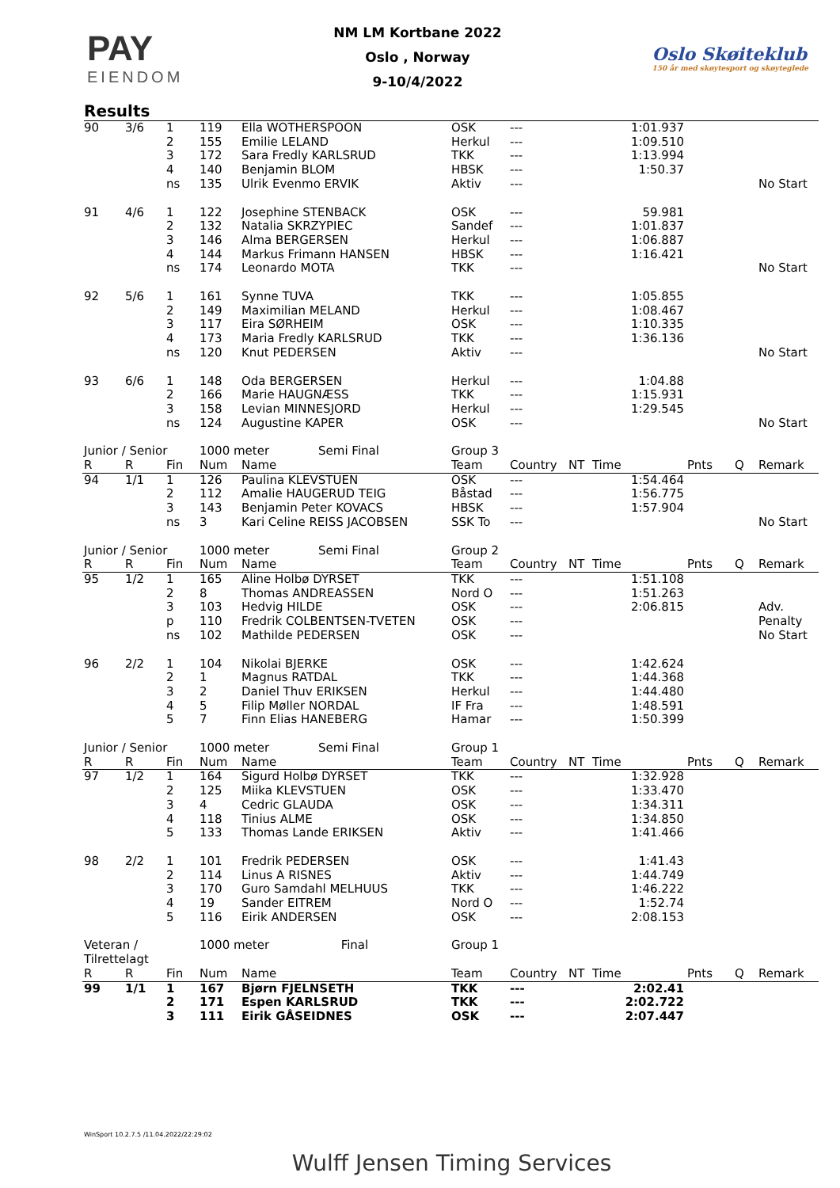PAY
EIENDOM
NM LM Kortbane 2022
Oslo , Norway
9-10/4/2022
Oslo Skøiteklub
150 år med skøytesport og skøyteglede
Results
| 90 | 3/6 | 1 2 3 4 ns | 119 155 172 140 135 | Ella WOTHERSPOON Emilie LELAND Sara Fredly KARLSRUD Benjamin BLOM Ulrik Evenmo ERVIK | OSK Herkul TKK HBSK Aktiv | --- --- --- --- --- | 1:01.937 1:09.510 1:13.994 1:50.37 | | | No Start |
| 91 | 4/6 | 1 2 3 4 ns | 122 132 146 144 174 | Josephine STENBACK Natalia SKRZYPIEC Alma BERGERSEN Markus Frimann HANSEN Leonardo MOTA | OSK Sandef Herkul HBSK TKK | --- --- --- --- --- | 59.981 1:01.837 1:06.887 1:16.421 | | | No Start |
| 92 | 5/6 | 1 2 3 4 ns | 161 149 117 173 120 | Synne TUVA Maximilian MELAND Eira SØRHEIM Maria Fredly KARLSRUD Knut PEDERSEN | TKK Herkul OSK TKK Aktiv | --- --- --- --- --- | 1:05.855 1:08.467 1:10.335 1:36.136 | | | No Start |
| 93 | 6/6 | 1 2 3 ns | 148 166 158 124 | Oda BERGERSEN Marie HAUGNÆSS Levian MINNESJORD Augustine KAPER | Herkul TKK Herkul OSK | --- --- --- --- | 1:04.88 1:15.931 1:29.545 | | | No Start |
| Junior / Senior | | | 1000 meter Semi Final | | Group 3 | | | | | |
| R | R | Fin | Num | Name | Team | Country | NT Time | Pnts | Q | Remark |
| 94 | 1/1 | 1 2 3 ns | 126 112 143 3 | Paulina KLEVSTUEN Amalie HAUGERUD TEIG Benjamin Peter KOVACS Kari Celine REISS JACOBSEN | OSK Båstad HBSK SSK To | --- --- --- --- | 1:54.464 1:56.775 1:57.904 | | | No Start |
| Junior / Senior | | | 1000 meter Semi Final | | Group 2 | | | | | |
| R | R | Fin | Num | Name | Team | Country | NT Time | Pnts | Q | Remark |
| 95 | 1/2 | 1 2 3 p ns | 165 8 103 110 102 | Aline Holbø DYRSET Thomas ANDREASSEN Hedvig HILDE Fredrik COLBENTSEN-TVETEN Mathilde PEDERSEN | TKK Nord O OSK OSK OSK | --- --- --- --- --- | 1:51.108 1:51.263 2:06.815 | | | Adv. Penalty No Start |
| 96 | 2/2 | 1 2 3 4 5 | 104 1 2 5 7 | Nikolai BJERKE Magnus RATDAL Daniel Thuv ERIKSEN Filip Møller NORDAL Finn Elias HANEBERG | OSK TKK Herkul IF Fra Hamar | --- --- --- --- --- | 1:42.624 1:44.368 1:44.480 1:48.591 1:50.399 | | | |
| Junior / Senior | | | 1000 meter Semi Final | | Group 1 | | | | | |
| R | R | Fin | Num | Name | Team | Country | NT Time | Pnts | Q | Remark |
| 97 | 1/2 | 1 2 3 4 5 | 164 125 4 118 133 | Sigurd Holbø DYRSET Miika KLEVSTUEN Cedric GLAUDA Tinius ALME Thomas Lande ERIKSEN | TKK OSK OSK OSK Aktiv | --- --- --- --- --- | 1:32.928 1:33.470 1:34.311 1:34.850 1:41.466 | | | |
| 98 | 2/2 | 1 2 3 4 5 | 101 114 170 19 116 | Fredrik PEDERSEN Linus A RISNES Guro Samdahl MELHUUS Sander EITREM Eirik ANDERSEN | OSK Aktiv TKK Nord O OSK | --- --- --- --- --- | 1:41.43 1:44.749 1:46.222 1:52.74 2:08.153 | | | |
| Veteran / Tilrettelagt | | | 1000 meter Final | | Group 1 | | | | | |
| R | R | Fin | Num | Name | Team | Country | NT Time | Pnts | Q | Remark |
| 99 | 1/1 | 1 2 3 | 167 171 111 | Bjørn FJELNSETH Espen KARLSRUD Eirik GÅSEIDNES | TKK TKK OSK | --- --- --- | 2:02.41 2:02.722 2:07.447 | | | |
WinSport 10.2.7.5 /11.04.2022/22:29:02
Wulff Jensen Timing Services